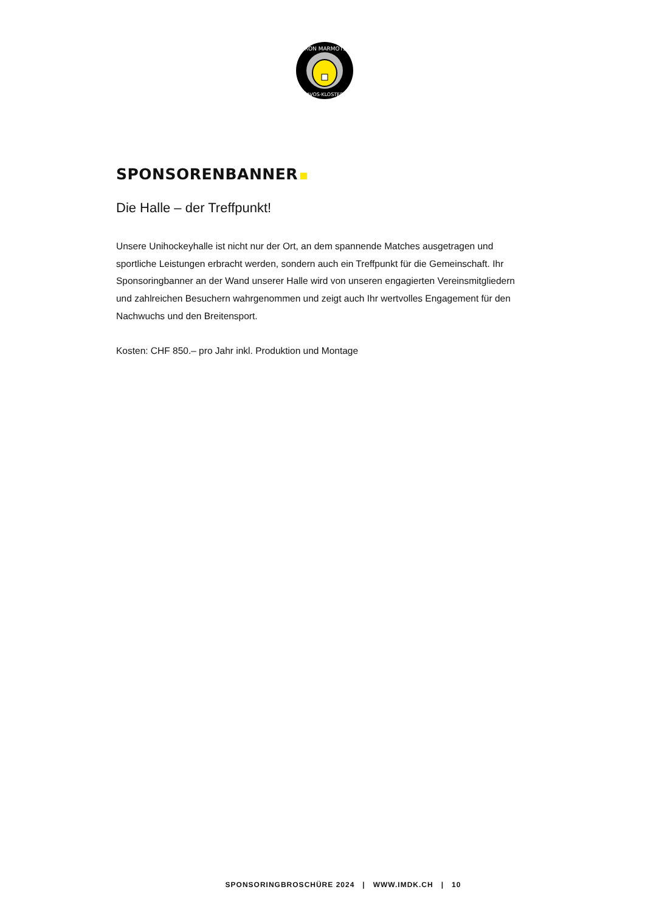IRON MARMOTS
DAVOS·KLOSTERS
SPONSORENBANNER
Die Halle – der Treffpunkt!
Unsere Unihockeyhalle ist nicht nur der Ort, an dem spannende Matches ausgetragen und sportliche Leistungen erbracht werden, sondern auch ein Treffpunkt für die Gemeinschaft. Ihr Sponsoringbanner an der Wand unserer Halle wird von unseren engagierten Vereinsmitgliedern und zahlreichen Besuchern wahrgenommen und zeigt auch Ihr wertvolles Engagement für den Nachwuchs und den Breitensport.
Kosten: CHF 850.– pro Jahr inkl. Produktion und Montage
SPONSORINGBROSCHÜRE 2024 | WWW.IMDK.CH | 10